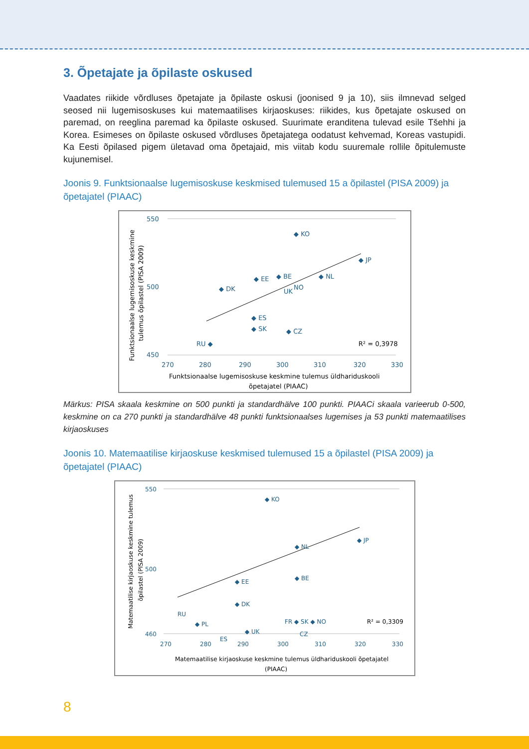3. Õpetajate ja õpilaste oskused
Vaadates riikide võrdluses õpetajate ja õpilaste oskusi (joonised 9 ja 10), siis ilmnevad selged seosed nii lugemisoskuses kui matemaatilises kirjaoskuses: riikides, kus õpetajate oskused on paremad, on reeglina paremad ka õpilaste oskused. Suurimate eranditena tulevad esile Tšehhi ja Korea. Esimeses on õpilaste oskused võrdluses õpetajatega oodatust kehvemad, Koreas vastupidi. Ka Eesti õpilased pigem ületavad oma õpetajaid, mis viitab kodu suuremale rollile õpitulemuste kujunemisel.
Joonis 9. Funktsionaalse lugemisoskuse keskmised tulemused 15 a õpilastel (PISA 2009) ja õpetajatel (PIAAC)
550
450
500
270
280
290
300
310
320
330
◆ KO
◆ JP
◆ NL
◆ DK
◆ EE
◆ BE
NO
UK
◆ ES
◆ SK
◆ CZ
RU ◆
R² = 0,3978
Funktsionaalse lugemisoskuse keskmine tulemus üldhariduskooli
õpetajatel (PIAAC)
Funktsionaalse lugemisoskuse keskmine
tulemus õpilastel (PISA 2009)
Märkus: PISA skaala keskmine on 500 punkti ja standardhälve 100 punkti. PIAACi skaala varieerub 0-500, keskmine on ca 270 punkti ja standardhälve 48 punkti funktsionaalses lugemises ja 53 punkti matemaatilises kirjaoskuses
Joonis 10. Matemaatilise kirjaoskuse keskmised tulemused 15 a õpilastel (PISA 2009) ja õpetajatel (PIAAC)
550
460
500
270
280
290
300
310
320
330
◆ KO
◆ JP
◆ NL
◆ EE
◆ BE
◆ DK
◆ PL
◆ UK
FR ◆ SK ◆ NO
CZ
ES
RU
R² = 0,3309
Matemaatilise kirjaoskuse keskmine tulemus üldhariduskooli õpetajatel
(PIAAC)
Matemaatilise kirjaoskuse keskmine tulemus
õpilastel (PISA 2009)
8